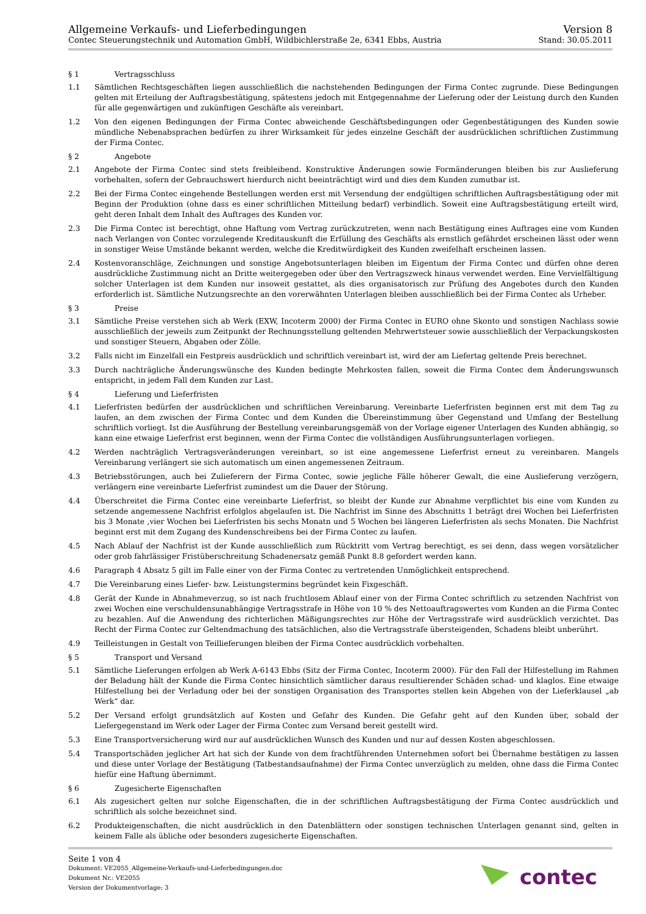Allgemeine Verkaufs- und Lieferbedingungen
Contec Steuerungstechnik und Automation GmbH, Wildbichlerstraße 2e, 6341 Ebbs, Austria
Version 8
Stand: 30.05.2011
§ 1 Vertragsschluss
1.1 Sämtlichen Rechtsgeschäften liegen ausschließlich die nachstehenden Bedingungen der Firma Contec zugrunde. Diese Bedingungen gelten mit Erteilung der Auftragsbestätigung, spätestens jedoch mit Entgegennahme der Lieferung oder der Leistung durch den Kunden für alle gegenwärtigen und zukünftigen Geschäfte als vereinbart.
1.2 Von den eigenen Bedingungen der Firma Contec abweichende Geschäftsbedingungen oder Gegenbestätigungen des Kunden sowie mündliche Nebenabsprachen bedürfen zu ihrer Wirksamkeit für jedes einzelne Geschäft der ausdrücklichen schriftlichen Zustimmung der Firma Contec.
§ 2 Angebote
2.1 Angebote der Firma Contec sind stets freibleibend. Konstruktive Änderungen sowie Formänderungen bleiben bis zur Auslieferung vorbehalten, sofern der Gebrauchswert hierdurch nicht beeinträchtigt wird und dies dem Kunden zumutbar ist.
2.2 Bei der Firma Contec eingehende Bestellungen werden erst mit Versendung der endgültigen schriftlichen Auftragsbestätigung oder mit Beginn der Produktion (ohne dass es einer schriftlichen Mitteilung bedarf) verbindlich. Soweit eine Auftragsbestätigung erteilt wird, geht deren Inhalt dem Inhalt des Auftrages des Kunden vor.
2.3 Die Firma Contec ist berechtigt, ohne Haftung vom Vertrag zurückzutreten, wenn nach Bestätigung eines Auftrages eine vom Kunden nach Verlangen von Contec vorzulegende Kreditauskunft die Erfüllung des Geschäfts als ernstlich gefährdet erscheinen lässt oder wenn in sonstiger Weise Umstände bekannt werden, welche die Kreditwürdigkeit des Kunden zweifelhaft erscheinen lassen.
2.4 Kostenvoranschläge, Zeichnungen und sonstige Angebotsunterlagen bleiben im Eigentum der Firma Contec und dürfen ohne deren ausdrückliche Zustimmung nicht an Dritte weitergegeben oder über den Vertragszweck hinaus verwendet werden. Eine Vervielfältigung solcher Unterlagen ist dem Kunden nur insoweit gestattet, als dies organisatorisch zur Prüfung des Angebotes durch den Kunden erforderlich ist. Sämtliche Nutzungsrechte an den vorerwähnten Unterlagen bleiben ausschließlich bei der Firma Contec als Urheber.
§ 3 Preise
3.1 Sämtliche Preise verstehen sich ab Werk (EXW, Incoterm 2000) der Firma Contec in EURO ohne Skonto und sonstigen Nachlass sowie ausschließlich der jeweils zum Zeitpunkt der Rechnungsstellung geltenden Mehrwertsteuer sowie ausschließlich der Verpackungskosten und sonstiger Steuern, Abgaben oder Zölle.
3.2 Falls nicht im Einzelfall ein Festpreis ausdrücklich und schriftlich vereinbart ist, wird der am Liefertag geltende Preis berechnet.
3.3 Durch nachträgliche Änderungswünsche des Kunden bedingte Mehrkosten fallen, soweit die Firma Contec dem Änderungswunsch entspricht, in jedem Fall dem Kunden zur Last.
§ 4 Lieferung und Lieferfristen
4.1 Lieferfristen bedürfen der ausdrücklichen und schriftlichen Vereinbarung. Vereinbarte Lieferfristen beginnen erst mit dem Tag zu laufen, an dem zwischen der Firma Contec und dem Kunden die Übereinstimmung über Gegenstand und Umfang der Bestellung schriftlich vorliegt. Ist die Ausführung der Bestellung vereinbarungsgemäß von der Vorlage eigener Unterlagen des Kunden abhängig, so kann eine etwaige Lieferfrist erst beginnen, wenn der Firma Contec die vollständigen Ausführungsunterlagen vorliegen.
4.2 Werden nachträglich Vertragsveränderungen vereinbart, so ist eine angemessene Lieferfrist erneut zu vereinbaren. Mangels Vereinbarung verlängert sie sich automatisch um einen angemessenen Zeitraum.
4.3 Betriebsstörungen, auch bei Zulieferern der Firma Contec, sowie jegliche Fälle höherer Gewalt, die eine Auslieferung verzögern, verlängern eine vereinbarte Lieferfrist zumindest um die Dauer der Störung.
4.4 Überschreitet die Firma Contec eine vereinbarte Lieferfrist, so bleibt der Kunde zur Abnahme verpflichtet bis eine vom Kunden zu setzende angemessene Nachfrist erfolglos abgelaufen ist. Die Nachfrist im Sinne des Abschnitts 1 beträgt drei Wochen bei Lieferfristen bis 3 Monate ,vier Wochen bei Lieferfristen bis sechs Monatn und 5 Wochen bei längeren Lieferfristen als sechs Monaten. Die Nachfrist beginnt erst mit dem Zugang des Kundenschreibens bei der Firma Contec zu laufen.
4.5 Nach Ablauf der Nachfrist ist der Kunde ausschließlich zum Rücktritt vom Vertrag berechtigt, es sei denn, dass wegen vorsätzlicher oder grob fahrlässiger Fristüberschreitung Schadenersatz gemäß Punkt 8.8 gefordert werden kann.
4.6 Paragraph 4 Absatz 5 gilt im Falle einer von der Firma Contec zu vertretenden Unmöglichkeit entsprechend.
4.7 Die Vereinbarung eines Liefer- bzw. Leistungstermins begründet kein Fixgeschäft.
4.8 Gerät der Kunde in Abnahmeverzug, so ist nach fruchtlosem Ablauf einer von der Firma Contec schriftlich zu setzenden Nachfrist von zwei Wochen eine verschuldensunabhängige Vertragsstrafe in Höhe von 10 % des Nettoauftragswertes vom Kunden an die Firma Contec zu bezahlen. Auf die Anwendung des richterlichen Mäßigungsrechtes zur Höhe der Vertragsstrafe wird ausdrücklich verzichtet. Das Recht der Firma Contec zur Geltendmachung des tatsächlichen, also die Vertragsstrafe übersteigenden, Schadens bleibt unberührt.
4.9 Teilleistungen in Gestalt von Teillieferungen bleiben der Firma Contec ausdrücklich vorbehalten.
§ 5 Transport und Versand
5.1 Sämtliche Lieferungen erfolgen ab Werk A-6143 Ebbs (Sitz der Firma Contec, Incoterm 2000). Für den Fall der Hilfestellung im Rahmen der Beladung hält der Kunde die Firma Contec hinsichtlich sämtlicher daraus resultierender Schäden schad- und klaglos. Eine etwaige Hilfestellung bei der Verladung oder bei der sonstigen Organisation des Transportes stellen kein Abgehen von der Lieferklausel „ab Werk“ dar.
5.2 Der Versand erfolgt grundsätzlich auf Kosten und Gefahr des Kunden. Die Gefahr geht auf den Kunden über, sobald der Liefergegenstand im Werk oder Lager der Firma Contec zum Versand bereit gestellt wird.
5.3 Eine Transportversicherung wird nur auf ausdrücklichen Wunsch des Kunden und nur auf dessen Kosten abgeschlossen.
5.4 Transportschäden jeglicher Art hat sich der Kunde von dem frachtführenden Unternehmen sofort bei Übernahme bestätigen zu lassen und diese unter Vorlage der Bestätigung (Tatbestandsaufnahme) der Firma Contec unverzüglich zu melden, ohne dass die Firma Contec hiefür eine Haftung übernimmt.
§ 6 Zugesicherte Eigenschaften
6.1 Als zugesichert gelten nur solche Eigenschaften, die in der schriftlichen Auftragsbestätigung der Firma Contec ausdrücklich und schriftlich als solche bezeichnet sind.
6.2 Produkteigenschaften, die nicht ausdrücklich in den Datenblättern oder sonstigen technischen Unterlagen genannt sind, gelten in keinem Falle als übliche oder besonders zugesicherte Eigenschaften.
Seite 1 von 4
Dokument: VE2055_Allgemeine-Verkaufs-und-Lieferbedingungen.doc
Dokument Nr.: VE2055
Version der Dokumentvorlage: 3
contec